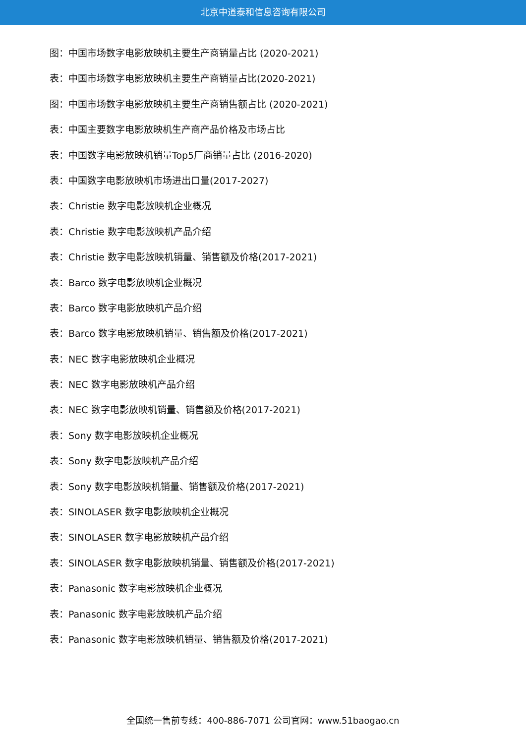北京中道泰和信息咨询有限公司
图：中国市场数字电影放映机主要生产商销量占比 (2020-2021)
表：中国市场数字电影放映机主要生产商销量占比(2020-2021)
图：中国市场数字电影放映机主要生产商销售额占比 (2020-2021)
表：中国主要数字电影放映机生产商产品价格及市场占比
表：中国数字电影放映机销量Top5厂商销量占比 (2016-2020)
表：中国数字电影放映机市场进出口量(2017-2027)
表：Christie 数字电影放映机企业概况
表：Christie 数字电影放映机产品介绍
表：Christie 数字电影放映机销量、销售额及价格(2017-2021)
表：Barco 数字电影放映机企业概况
表：Barco 数字电影放映机产品介绍
表：Barco 数字电影放映机销量、销售额及价格(2017-2021)
表：NEC 数字电影放映机企业概况
表：NEC 数字电影放映机产品介绍
表：NEC 数字电影放映机销量、销售额及价格(2017-2021)
表：Sony 数字电影放映机企业概况
表：Sony 数字电影放映机产品介绍
表：Sony 数字电影放映机销量、销售额及价格(2017-2021)
表：SINOLASER 数字电影放映机企业概况
表：SINOLASER 数字电影放映机产品介绍
表：SINOLASER 数字电影放映机销量、销售额及价格(2017-2021)
表：Panasonic 数字电影放映机企业概况
表：Panasonic 数字电影放映机产品介绍
表：Panasonic 数字电影放映机销量、销售额及价格(2017-2021)
全国统一售前专线：400-886-7071 公司官网：www.51baogao.cn